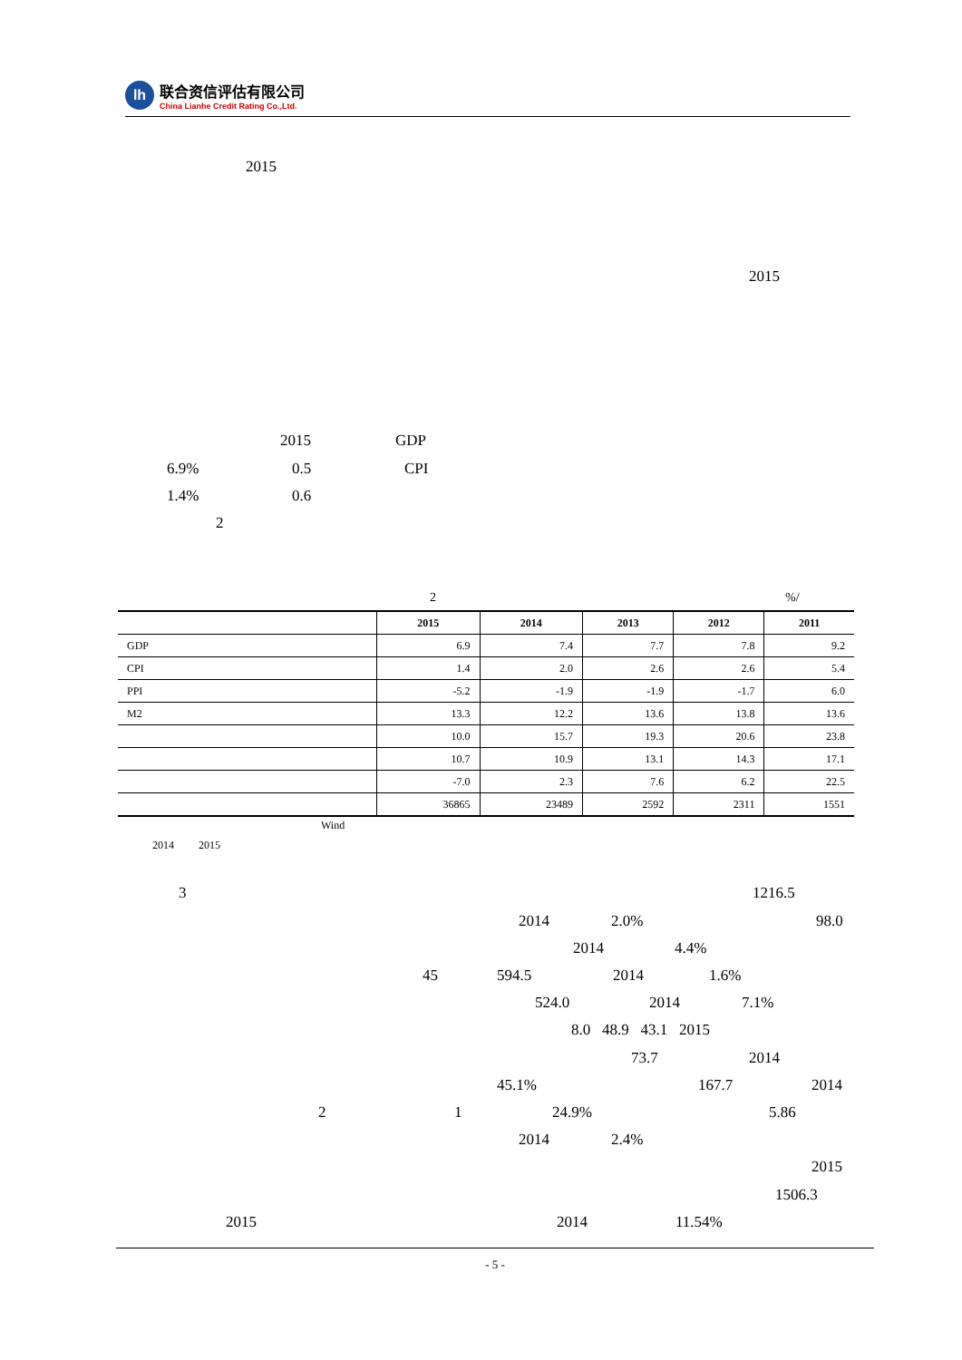lh
联合资信评估有限公司
China Lianhe Credit Rating Co.,Ltd.
2015
2015
2015 GDP
6.9% 0.5 CPI
1.4% 0.6
2
2 %/
| | 2015 | 2014 | 2013 | 2012 | 2011 |
| --- | --- | --- | --- | --- | --- |
| GDP | 6.9 | 7.4 | 7.7 | 7.8 | 9.2 |
| CPI | 1.4 | 2.0 | 2.6 | 2.6 | 5.4 |
| PPI | -5.2 | -1.9 | -1.9 | -1.7 | 6.0 |
| M2 | 13.3 | 12.2 | 13.6 | 13.8 | 13.6 |
| | 10.0 | 15.7 | 19.3 | 20.6 | 23.8 |
| | 10.7 | 10.9 | 13.1 | 14.3 | 17.1 |
| | -7.0 | 2.3 | 7.6 | 6.2 | 22.5 |
| | 36865 | 23489 | 2592 | 2311 | 1551 |
Wind
2014 2015
3 1216.5
2014 2.0% 98.0
2014 4.4%
45 594.5 2014 1.6%
524.0 2014 7.1%
8.0 48.9 43.1 2015
73.7 2014
45.1% 167.7 2014
2 1 24.9% 5.86
2014 2.4%
2015
1506.3
2015 2014 11.54%
- 5 -